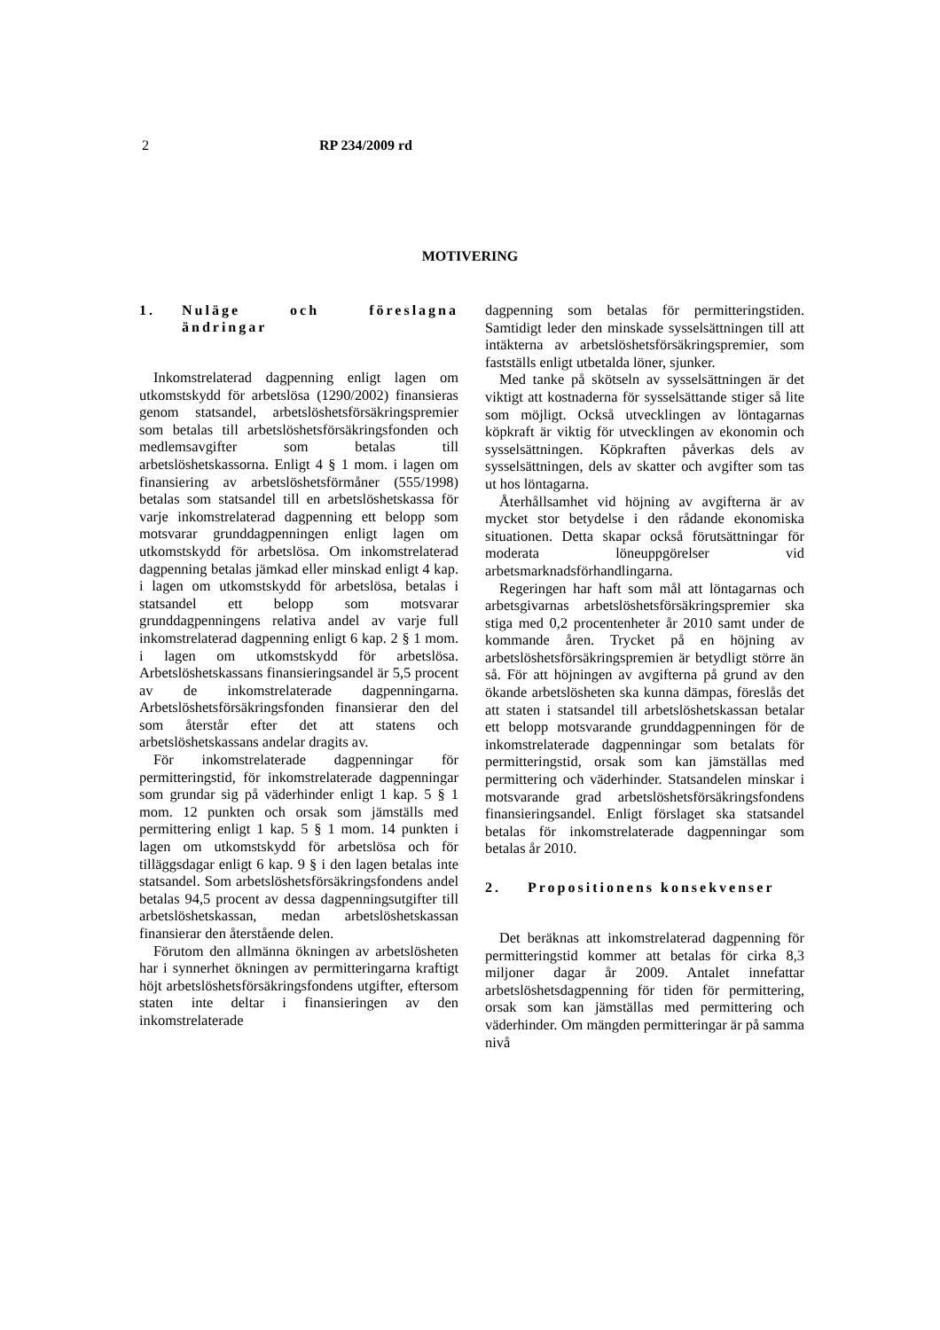2 RP 234/2009 rd
MOTIVERING
1. Nuläge och föreslagna ändringar
Inkomstrelaterad dagpenning enligt lagen om utkomstskydd för arbetslösa (1290/2002) finansieras genom statsandel, arbetslöshetsförsäkringspremier som betalas till arbetslöshetsförsäkringsfonden och medlemsavgifter som betalas till arbetslöshetskassorna. Enligt 4 § 1 mom. i lagen om finansiering av arbetslöshetsförmåner (555/1998) betalas som statsandel till en arbetslöshetskassa för varje inkomstrelaterad dagpenning ett belopp som motsvarar grunddagpenningen enligt lagen om utkomstskydd för arbetslösa. Om inkomstrelaterad dagpenning betalas jämkad eller minskad enligt 4 kap. i lagen om utkomstskydd för arbetslösa, betalas i statsandel ett belopp som motsvarar grunddagpenningens relativa andel av varje full inkomstrelaterad dagpenning enligt 6 kap. 2 § 1 mom. i lagen om utkomstskydd för arbetslösa. Arbetslöshetskassans finansieringsandel är 5,5 procent av de inkomstrelaterade dagpenningarna. Arbetslöshetsförsäkringsfonden finansierar den del som återstår efter det att statens och arbetslöshetskassans andelar dragits av.
För inkomstrelaterade dagpenningar för permitteringstid, för inkomstrelaterade dagpenningar som grundar sig på väderhinder enligt 1 kap. 5 § 1 mom. 12 punkten och orsak som jämställs med permittering enligt 1 kap. 5 § 1 mom. 14 punkten i lagen om utkomstskydd för arbetslösa och för tilläggsdagar enligt 6 kap. 9 § i den lagen betalas inte statsandel. Som arbetslöshetsförsäkringsfondens andel betalas 94,5 procent av dessa dagpenningsutgifter till arbetslöshetskassan, medan arbetslöshetskassan finansierar den återstående delen.
Förutom den allmänna ökningen av arbetslösheten har i synnerhet ökningen av permitteringarna kraftigt höjt arbetslöshetsförsäkringsfondens utgifter, eftersom staten inte deltar i finansieringen av den inkomstrelaterade
dagpenning som betalas för permitteringstiden. Samtidigt leder den minskade sysselsättningen till att intäkterna av arbetslöshetsförsäkringspremier, som fastställs enligt utbetalda löner, sjunker.
Med tanke på skötseln av sysselsättningen är det viktigt att kostnaderna för sysselsättande stiger så lite som möjligt. Också utvecklingen av löntagarnas köpkraft är viktig för utvecklingen av ekonomin och sysselsättningen. Köpkraften påverkas dels av sysselsättningen, dels av skatter och avgifter som tas ut hos löntagarna.
Återhållsamhet vid höjning av avgifterna är av mycket stor betydelse i den rådande ekonomiska situationen. Detta skapar också förutsättningar för moderata löneuppgörelser vid arbetsmarknadsförhandlingarna.
Regeringen har haft som mål att löntagarnas och arbetsgivarnas arbetslöshetsförsäkringspremier ska stiga med 0,2 procentenheter år 2010 samt under de kommande åren. Trycket på en höjning av arbetslöshetsförsäkringspremien är betydligt större än så. För att höjningen av avgifterna på grund av den ökande arbetslösheten ska kunna dämpas, föreslås det att staten i statsandel till arbetslöshetskassan betalar ett belopp motsvarande grunddagpenningen för de inkomstrelaterade dagpenningar som betalats för permitteringstid, orsak som kan jämställas med permittering och väderhinder. Statsandelen minskar i motsvarande grad arbetslöshetsförsäkringsfondens finansieringsandel. Enligt förslaget ska statsandel betalas för inkomstrelaterade dagpenningar som betalas år 2010.
2. Propositionens konsekvenser
Det beräknas att inkomstrelaterad dagpenning för permitteringstid kommer att betalas för cirka 8,3 miljoner dagar år 2009. Antalet innefattar arbetslöshetsdagpenning för tiden för permittering, orsak som kan jämställas med permittering och väderhinder. Om mängden permitteringar är på samma nivå